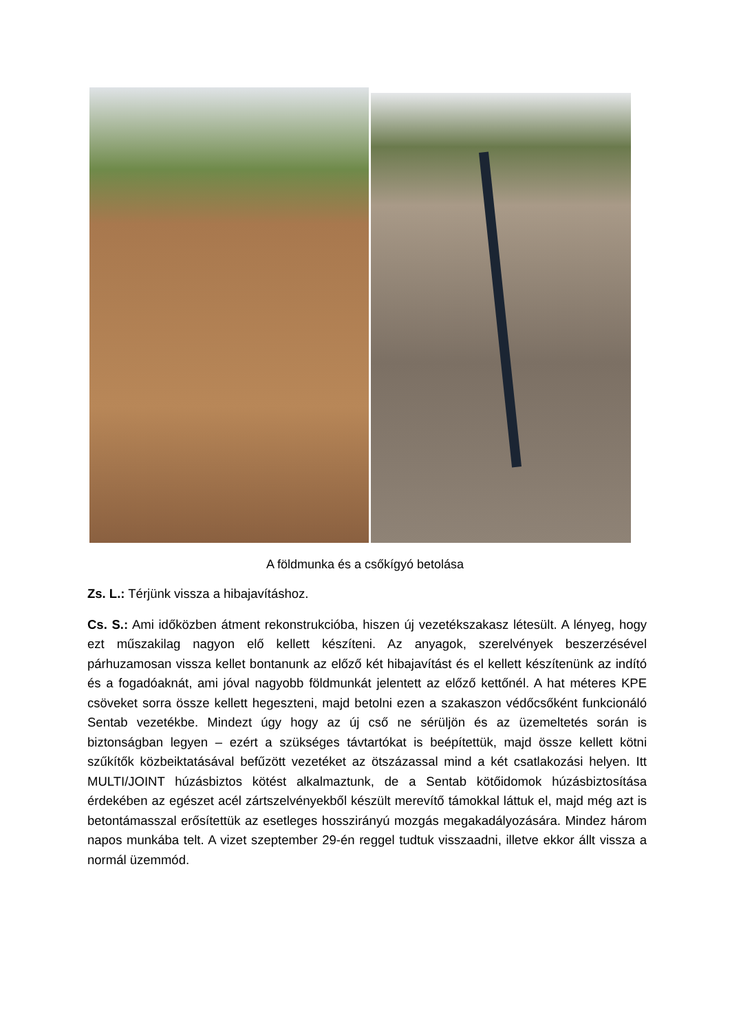A földmunka és a csőkígyó betolása
Zs. L.: Térjünk vissza a hibajavításhoz.
Cs. S.: Ami időközben átment rekonstrukcióba, hiszen új vezetékszakasz létesült. A lényeg, hogy ezt műszakilag nagyon elő kellett készíteni. Az anyagok, szerelvények beszerzésével párhuzamosan vissza kellet bontanunk az előző két hibajavítást és el kellett készítenünk az indító és a fogadóaknát, ami jóval nagyobb földmunkát jelentett az előző kettőnél. A hat méteres KPE csöveket sorra össze kellett hegeszteni, majd betolni ezen a szakaszon védőcsőként funkcionáló Sentab vezetékbe. Mindezt úgy hogy az új cső ne sérüljön és az üzemeltetés során is biztonságban legyen – ezért a szükséges távtartókat is beépítettük, majd össze kellett kötni szűkítők közbeiktatásával befűzött vezetéket az ötszázassal mind a két csatlakozási helyen. Itt MULTI/JOINT húzásbiztos kötést alkalmaztunk, de a Sentab kötőidomok húzásbiztosítása érdekében az egészet acél zártszelvényekből készült merevítő támokkal láttuk el, majd még azt is betontámasszal erősítettük az esetleges hosszirányú mozgás megakadályozására. Mindez három napos munkába telt. A vizet szeptember 29-én reggel tudtuk visszaadni, illetve ekkor állt vissza a normál üzemmód.